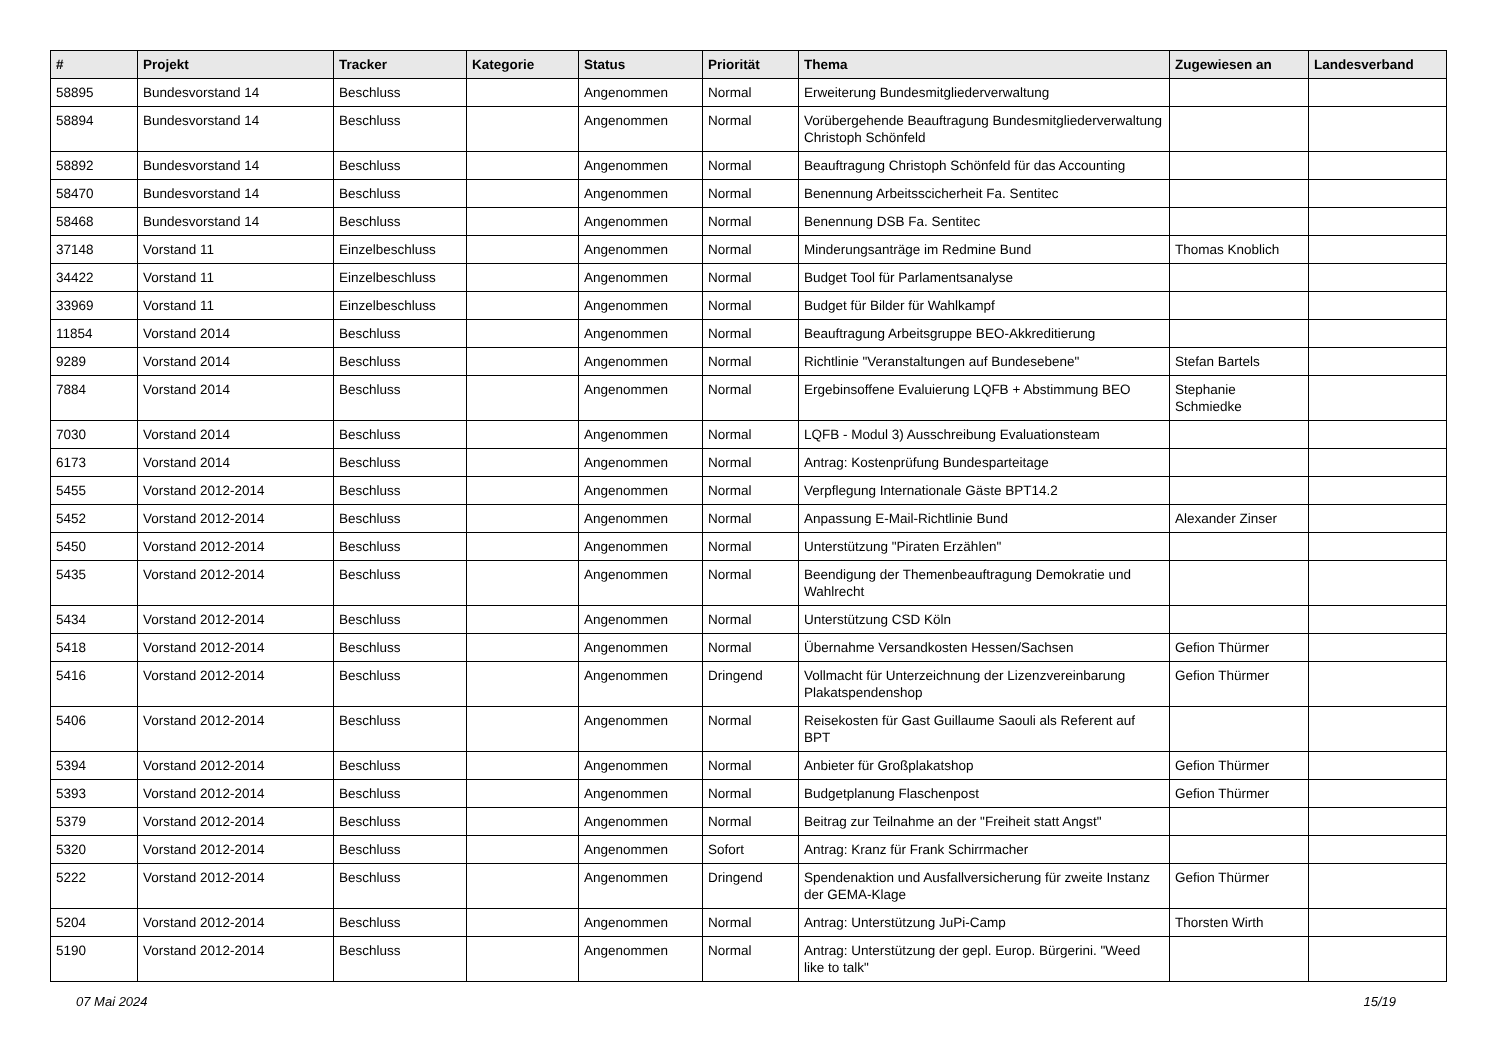| # | Projekt | Tracker | Kategorie | Status | Priorität | Thema | Zugewiesen an | Landesverband |
| --- | --- | --- | --- | --- | --- | --- | --- | --- |
| 58895 | Bundesvorstand 14 | Beschluss | | Angenommen | Normal | Erweiterung Bundesmitgliederverwaltung | | |
| 58894 | Bundesvorstand 14 | Beschluss | | Angenommen | Normal | Vorübergehende Beauftragung Bundesmitgliederverwaltung Christoph Schönfeld | | |
| 58892 | Bundesvorstand 14 | Beschluss | | Angenommen | Normal | Beauftragung Christoph Schönfeld für das Accounting | | |
| 58470 | Bundesvorstand 14 | Beschluss | | Angenommen | Normal | Benennung Arbeitsscicherheit Fa. Sentitec | | |
| 58468 | Bundesvorstand 14 | Beschluss | | Angenommen | Normal | Benennung DSB Fa. Sentitec | | |
| 37148 | Vorstand 11 | Einzelbeschluss | | Angenommen | Normal | Minderungsanträge im Redmine Bund | Thomas Knoblich | |
| 34422 | Vorstand 11 | Einzelbeschluss | | Angenommen | Normal | Budget Tool für Parlamentsanalyse | | |
| 33969 | Vorstand 11 | Einzelbeschluss | | Angenommen | Normal | Budget für Bilder für Wahlkampf | | |
| 11854 | Vorstand 2014 | Beschluss | | Angenommen | Normal | Beauftragung Arbeitsgruppe BEO-Akkreditierung | | |
| 9289 | Vorstand 2014 | Beschluss | | Angenommen | Normal | Richtlinie "Veranstaltungen auf Bundesebene" | Stefan Bartels | |
| 7884 | Vorstand 2014 | Beschluss | | Angenommen | Normal | Ergebinsoffene Evaluierung LQFB + Abstimmung BEO | Stephanie Schmiedke | |
| 7030 | Vorstand 2014 | Beschluss | | Angenommen | Normal | LQFB - Modul 3) Ausschreibung Evaluationsteam | | |
| 6173 | Vorstand 2014 | Beschluss | | Angenommen | Normal | Antrag: Kostenprüfung Bundesparteitage | | |
| 5455 | Vorstand 2012-2014 | Beschluss | | Angenommen | Normal | Verpflegung Internationale Gäste BPT14.2 | | |
| 5452 | Vorstand 2012-2014 | Beschluss | | Angenommen | Normal | Anpassung E-Mail-Richtlinie Bund | Alexander Zinser | |
| 5450 | Vorstand 2012-2014 | Beschluss | | Angenommen | Normal | Unterstützung "Piraten Erzählen" | | |
| 5435 | Vorstand 2012-2014 | Beschluss | | Angenommen | Normal | Beendigung der Themenbeauftragung Demokratie und Wahlrecht | | |
| 5434 | Vorstand 2012-2014 | Beschluss | | Angenommen | Normal | Unterstützung CSD Köln | | |
| 5418 | Vorstand 2012-2014 | Beschluss | | Angenommen | Normal | Übernahme Versandkosten Hessen/Sachsen | Gefion Thürmer | |
| 5416 | Vorstand 2012-2014 | Beschluss | | Angenommen | Dringend | Vollmacht für Unterzeichnung der Lizenzvereinbarung Plakatspendenshop | Gefion Thürmer | |
| 5406 | Vorstand 2012-2014 | Beschluss | | Angenommen | Normal | Reisekosten für Gast Guillaume Saouli als Referent auf BPT | | |
| 5394 | Vorstand 2012-2014 | Beschluss | | Angenommen | Normal | Anbieter für Großplakatshop | Gefion Thürmer | |
| 5393 | Vorstand 2012-2014 | Beschluss | | Angenommen | Normal | Budgetplanung Flaschenpost | Gefion Thürmer | |
| 5379 | Vorstand 2012-2014 | Beschluss | | Angenommen | Normal | Beitrag zur Teilnahme an der "Freiheit statt Angst" | | |
| 5320 | Vorstand 2012-2014 | Beschluss | | Angenommen | Sofort | Antrag: Kranz für Frank Schirrmacher | | |
| 5222 | Vorstand 2012-2014 | Beschluss | | Angenommen | Dringend | Spendenaktion und Ausfallversicherung für zweite Instanz der GEMA-Klage | Gefion Thürmer | |
| 5204 | Vorstand 2012-2014 | Beschluss | | Angenommen | Normal | Antrag: Unterstützung JuPi-Camp | Thorsten Wirth | |
| 5190 | Vorstand 2012-2014 | Beschluss | | Angenommen | Normal | Antrag: Unterstützung der gepl. Europ. Bürgerini. "Weed like to talk" | | |
07 Mai 2024 15/19